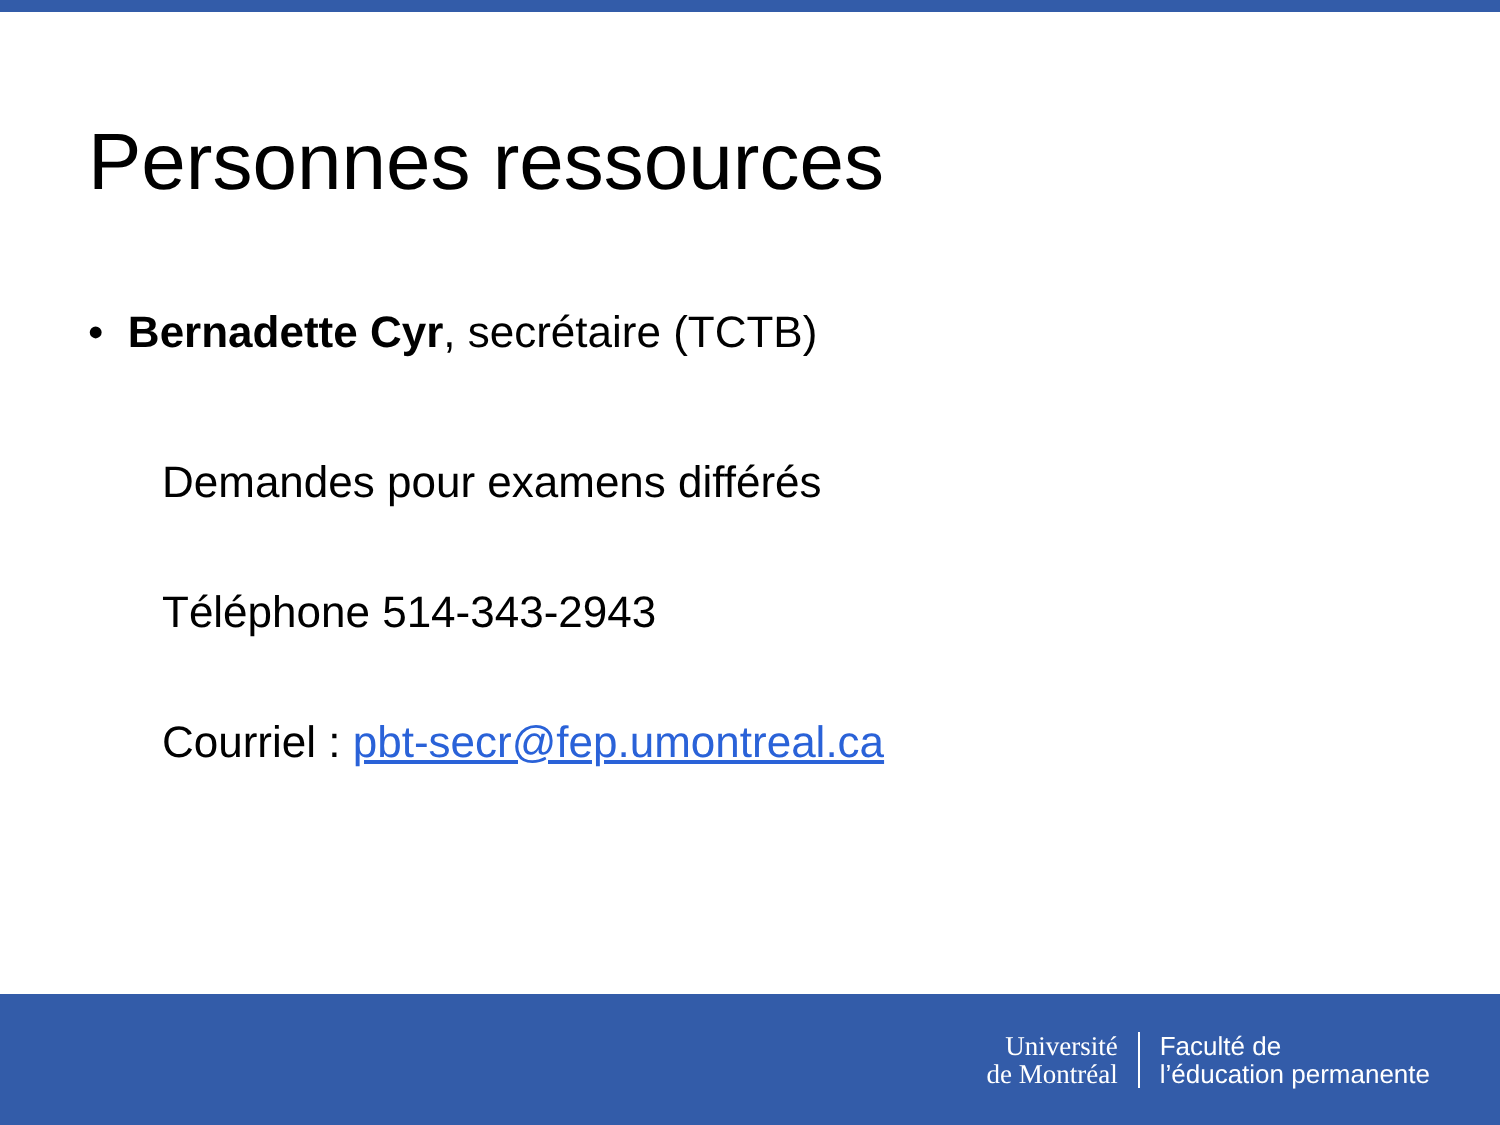Personnes ressources
• Bernadette Cyr, secrétaire (TCTB)
Demandes pour examens différés
Téléphone 514-343-2943
Courriel : pbt-secr@fep.umontreal.ca
Université
de Montréal
Faculté de
l’éducation permanente